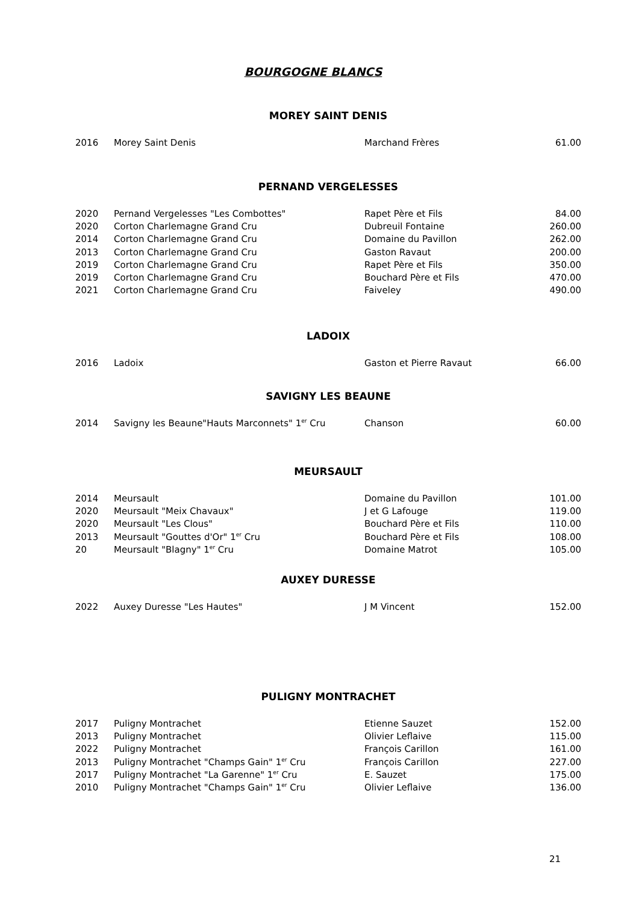BOURGOGNE BLANCS
MOREY SAINT DENIS
| 2016 | Morey Saint Denis | Marchand Frères | 61.00 |
PERNAND VERGELESSES
| 2020 | Pernand Vergelesses "Les Combottes" | Rapet Père et Fils | 84.00 |
| 2020 | Corton Charlemagne Grand Cru | Dubreuil Fontaine | 260.00 |
| 2014 | Corton Charlemagne Grand Cru | Domaine du Pavillon | 262.00 |
| 2013 | Corton Charlemagne Grand Cru | Gaston Ravaut | 200.00 |
| 2019 | Corton Charlemagne Grand Cru | Rapet Père et Fils | 350.00 |
| 2019 | Corton Charlemagne Grand Cru | Bouchard Père et Fils | 470.00 |
| 2021 | Corton Charlemagne Grand Cru | Faiveley | 490.00 |
LADOIX
| 2016 | Ladoix | Gaston et Pierre Ravaut | 66.00 |
SAVIGNY LES BEAUNE
| 2014 | Savigny les Beaune"Hauts Marconnets" 1<sup>er</sup> Cru | Chanson | 60.00 |
MEURSAULT
| 2014 | Meursault | Domaine du Pavillon | 101.00 |
| 2020 | Meursault "Meix Chavaux" | J et G Lafouge | 119.00 |
| 2020 | Meursault "Les Clous" | Bouchard Père et Fils | 110.00 |
| 2013 | Meursault "Gouttes d'Or" 1<sup>er</sup> Cru | Bouchard Père et Fils | 108.00 |
| 20 | Meursault "Blagny" 1<sup>er</sup> Cru | Domaine Matrot | 105.00 |
AUXEY DURESSE
| 2022 | Auxey Duresse "Les Hautes" | J M Vincent | 152.00 |
PULIGNY MONTRACHET
| 2017 | Puligny Montrachet | Etienne Sauzet | 152.00 |
| 2013 | Puligny Montrachet | Olivier Leflaive | 115.00 |
| 2022 | Puligny Montrachet | François Carillon | 161.00 |
| 2013 | Puligny Montrachet "Champs Gain" 1<sup>er</sup> Cru | François Carillon | 227.00 |
| 2017 | Puligny Montrachet "La Garenne" 1<sup>er</sup> Cru | E. Sauzet | 175.00 |
| 2010 | Puligny Montrachet "Champs Gain" 1<sup>er</sup> Cru | Olivier Leflaive | 136.00 |
21